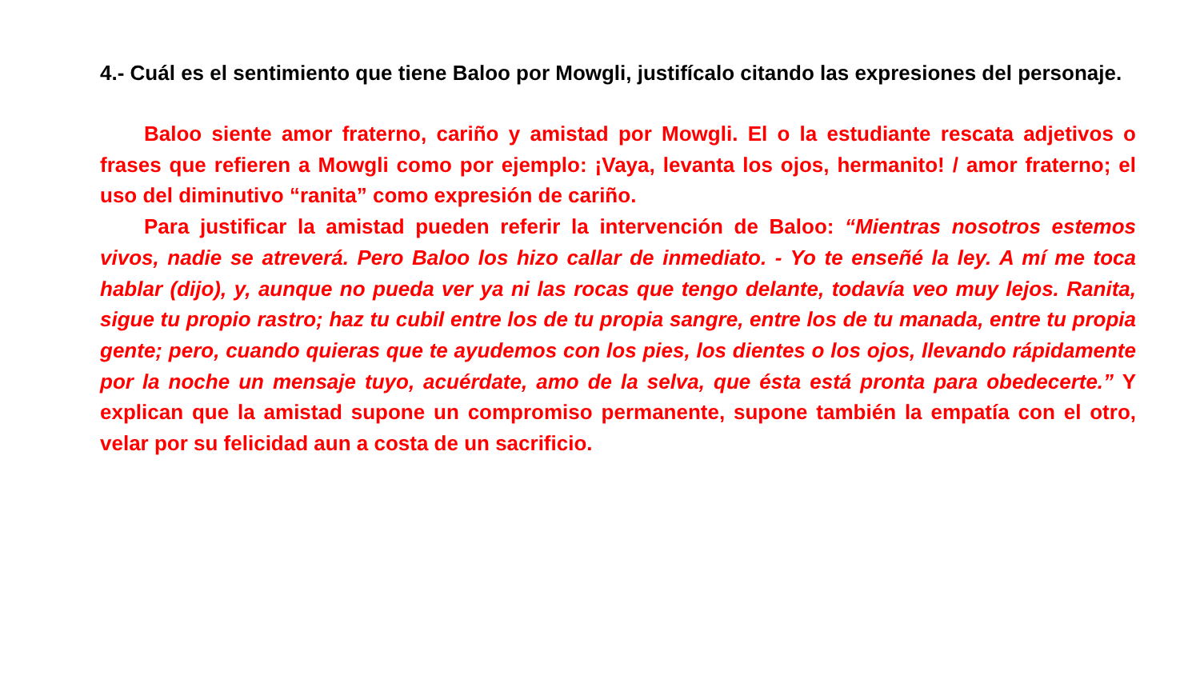4.- Cuál es el sentimiento que tiene Baloo por Mowgli, justifícalo citando las expresiones del personaje.
Baloo siente amor fraterno, cariño y amistad por Mowgli. El o la estudiante rescata adjetivos o frases que refieren a Mowgli como por ejemplo: ¡Vaya, levanta los ojos, hermanito! / amor fraterno; el uso del diminutivo “ranita” como expresión de cariño.
Para justificar la amistad pueden referir la intervención de Baloo: “Mientras nosotros estemos vivos, nadie se atreverá. Pero Baloo los hizo callar de inmediato. - Yo te enseñé la ley. A mí me toca hablar (dijo), y, aunque no pueda ver ya ni las rocas que tengo delante, todavía veo muy lejos. Ranita, sigue tu propio rastro; haz tu cubil entre los de tu propia sangre, entre los de tu manada, entre tu propia gente; pero, cuando quieras que te ayudemos con los pies, los dientes o los ojos, llevando rápidamente por la noche un mensaje tuyo, acuérdate, amo de la selva, que ésta está pronta para obedecerte.” Y explican que la amistad supone un compromiso permanente, supone también la empatía con el otro, velar por su felicidad aun a costa de un sacrificio.